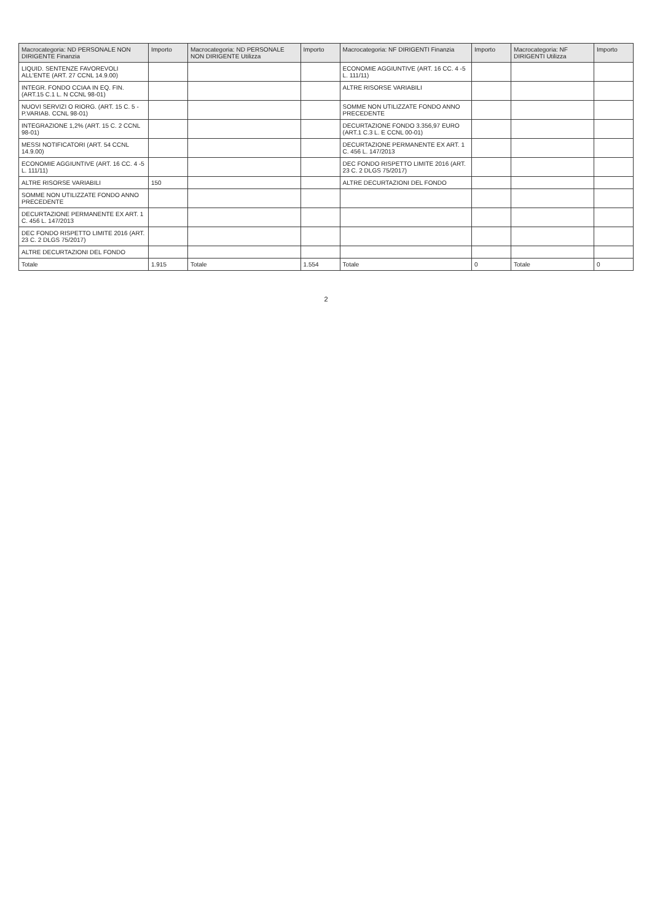| Macrocategoria: ND PERSONALE NON DIRIGENTE Finanzia | Importo | Macrocategoria: ND PERSONALE NON DIRIGENTE Utilizza | Importo | Macrocategoria: NF DIRIGENTI Finanzia | Importo | Macrocategoria: NF DIRIGENTI Utilizza | Importo |
| --- | --- | --- | --- | --- | --- | --- | --- |
| LIQUID. SENTENZE FAVOREVOLI ALL'ENTE (ART. 27 CCNL 14.9.00) | | | | ECONOMIE AGGIUNTIVE (ART. 16 CC. 4 -5 L. 111/11) | | | |
| INTEGR. FONDO CCIAA IN EQ. FIN. (ART.15 C.1 L. N CCNL 98-01) | | | | ALTRE RISORSE VARIABILI | | | |
| NUOVI SERVIZI O RIORG. (ART. 15 C. 5 - P.VARIAB. CCNL 98-01) | | | | SOMME NON UTILIZZATE FONDO ANNO PRECEDENTE | | | |
| INTEGRAZIONE 1,2% (ART. 15 C. 2 CCNL 98-01) | | | | DECURTAZIONE FONDO 3.356,97 EURO (ART.1 C.3 L. E CCNL 00-01) | | | |
| MESSI NOTIFICATORI (ART. 54 CCNL 14.9.00) | | | | DECURTAZIONE PERMANENTE EX ART. 1 C. 456 L. 147/2013 | | | |
| ECONOMIE AGGIUNTIVE (ART. 16 CC. 4 -5 L. 111/11) | | | | DEC FONDO RISPETTO LIMITE 2016 (ART. 23 C. 2 DLGS 75/2017) | | | |
| ALTRE RISORSE VARIABILI | 150 | | | ALTRE DECURTAZIONI DEL FONDO | | | |
| SOMME NON UTILIZZATE FONDO ANNO PRECEDENTE | | | | | | | |
| DECURTAZIONE PERMANENTE EX ART. 1 C. 456 L. 147/2013 | | | | | | | |
| DEC FONDO RISPETTO LIMITE 2016 (ART. 23 C. 2 DLGS 75/2017) | | | | | | | |
| ALTRE DECURTAZIONI DEL FONDO | | | | | | | |
| Totale | 1.915 | Totale | 1.554 | Totale | 0 | Totale | 0 |
2